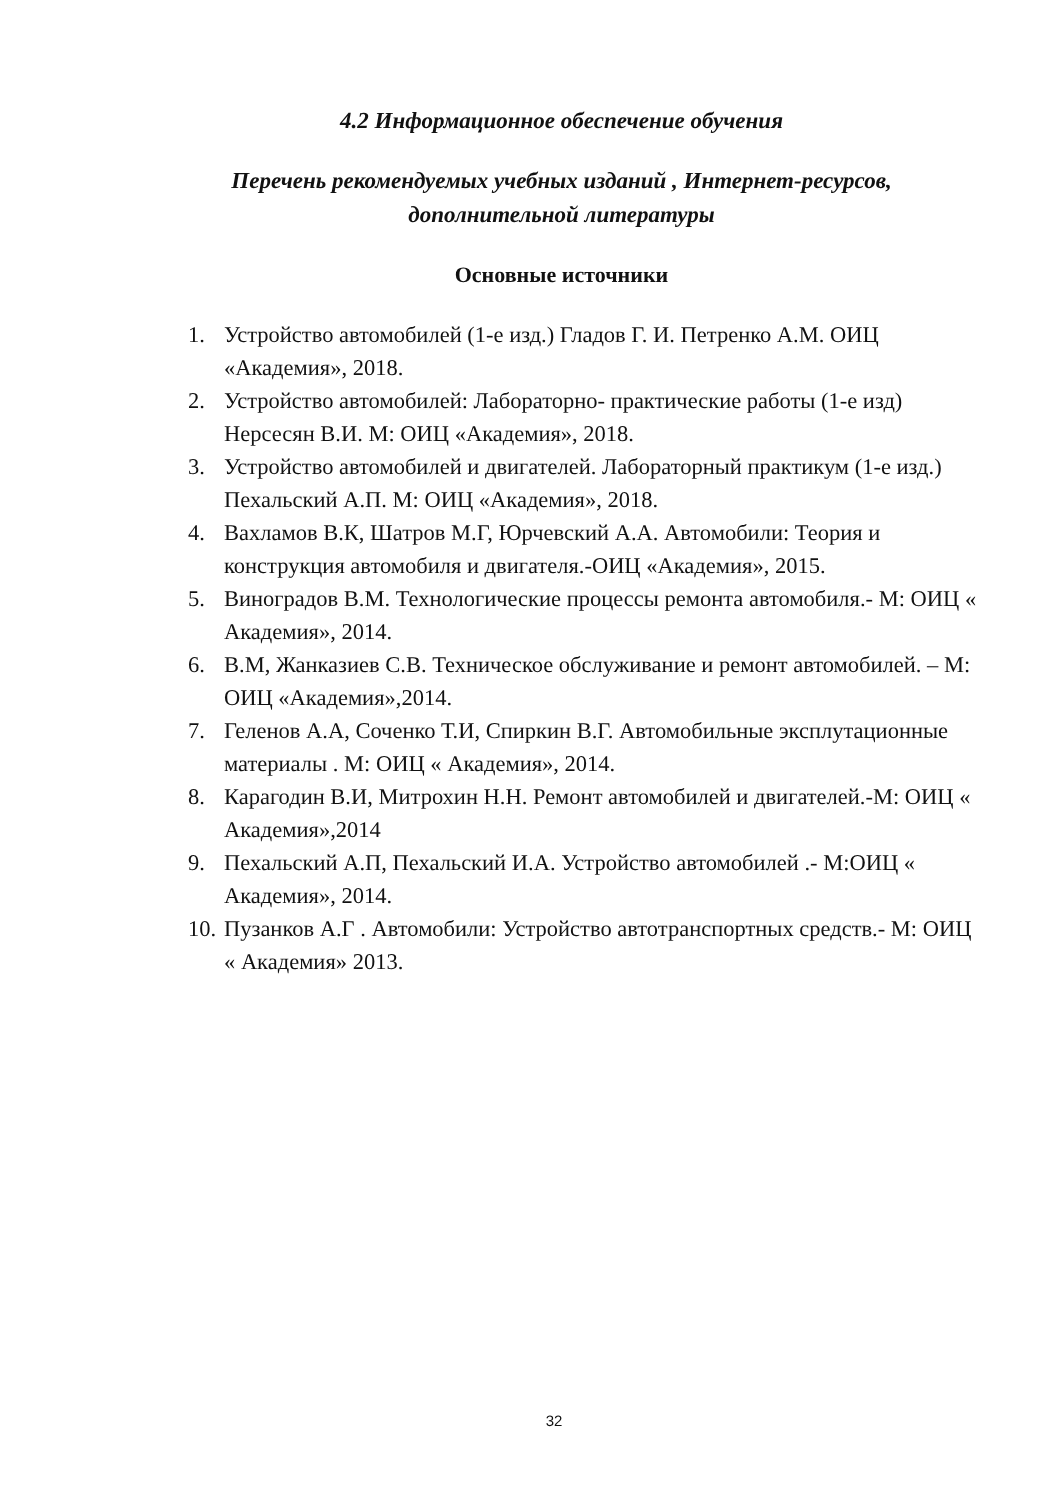4.2 Информационное обеспечение обучения
Перечень рекомендуемых учебных изданий , Интернет-ресурсов,
дополнительной литературы
Основные источники
1. Устройство автомобилей (1-е изд.) Гладов Г. И. Петренко А.М. ОИЦ «Академия», 2018.
2. Устройство автомобилей: Лабораторно- практические работы (1-е изд) Нерсесян В.И. М: ОИЦ «Академия», 2018.
3. Устройство автомобилей и двигателей. Лабораторный практикум (1-е изд.) Пехальский А.П. М: ОИЦ «Академия», 2018.
4. Вахламов В.К, Шатров М.Г, Юрчевский А.А. Автомобили: Теория и конструкция автомобиля и двигателя.-ОИЦ «Академия», 2015.
5. Виноградов В.М. Технологические процессы ремонта автомобиля.- М: ОИЦ « Академия», 2014.
6. В.М, Жанказиев С.В. Техническое обслуживание и ремонт автомобилей. – М: ОИЦ «Академия»,2014.
7. Геленов А.А, Соченко Т.И, Спиркин В.Г. Автомобильные эксплутационные материалы . М: ОИЦ « Академия», 2014.
8. Карагодин В.И, Митрохин Н.Н. Ремонт автомобилей и двигателей.-М: ОИЦ « Академия»,2014
9. Пехальский А.П, Пехальский И.А. Устройство автомобилей .- М:ОИЦ « Академия», 2014.
10. Пузанков А.Г . Автомобили: Устройство автотранспортных средств.- М: ОИЦ « Академия» 2013.
32